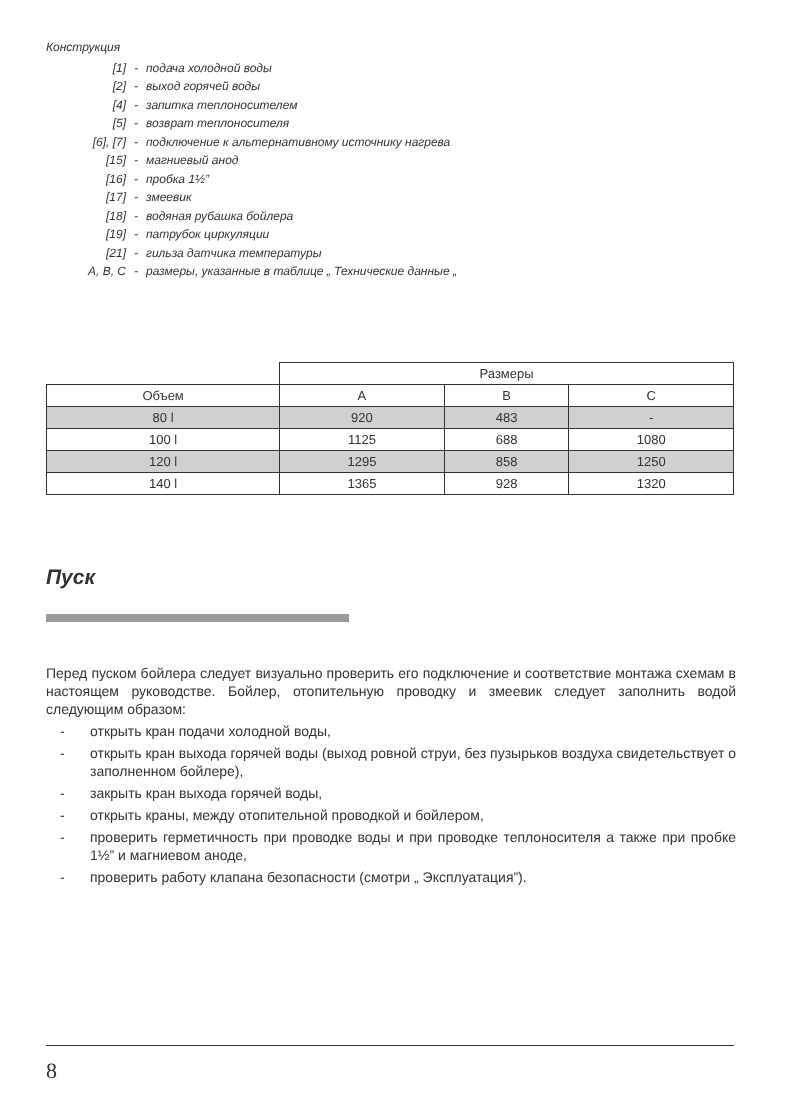Конструкция
| [1] | - | подача холодной воды |
| [2] | - | выход горячей воды |
| [4] | - | запитка теплоносителем |
| [5] | - | возврат теплоносителя |
| [6], [7] | - | подключение к альтернативному источнику нагрева |
| [15] | - | магниевый анод |
| [16] | - | пробка 1½” |
| [17] | - | змеевик |
| [18] | - | водяная рубашка бойлера |
| [19] | - | патрубок циркуляции |
| [21] | - | гильза датчика температуры |
| A, B, C | - | размеры, указанные в таблице „ Технические данные „ |
| | Размеры | | |
| --- | --- | --- | --- |
| Объем | A | B | C |
| 80 l | 920 | 483 | - |
| 100 l | 1125 | 688 | 1080 |
| 120 l | 1295 | 858 | 1250 |
| 140 l | 1365 | 928 | 1320 |
Пуск
Перед пуском бойлера следует визуально проверить его подключение и соответствие монтажа схемам в настоящем руководстве. Бойлер, отопительную проводку и змеевик следует заполнить водой следующим образом:
- открыть кран подачи холодной воды,
- открыть кран выхода горячей воды (выход ровной струи, без пузырьков воздуха свидетельствует о заполненном бойлере),
- закрыть кран выхода горячей воды,
- открыть краны, между отопительной проводкой и бойлером,
- проверить герметичность при проводке воды и при проводке теплоносителя а также при пробке 1½” и магниевом аноде,
- проверить работу клапана безопасности (смотри „ Эксплуатация”).
8